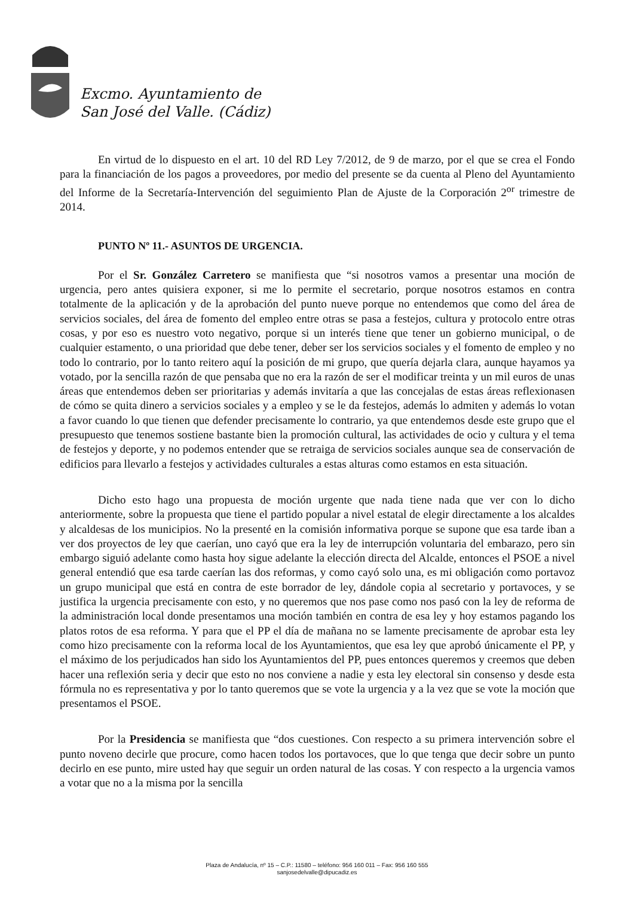Excmo. Ayuntamiento de
San José del Valle. (Cádiz)
En virtud de lo dispuesto en el art. 10 del RD Ley 7/2012, de 9 de marzo, por el que se crea el Fondo para la financiación de los pagos a proveedores, por medio del presente se da cuenta al Pleno del Ayuntamiento del Informe de la Secretaría-Intervención del seguimiento Plan de Ajuste de la Corporación 2<sup>or</sup> trimestre de 2014.
PUNTO Nº 11.- ASUNTOS DE URGENCIA.
Por el Sr. González Carretero se manifiesta que “si nosotros vamos a presentar una moción de urgencia, pero antes quisiera exponer, si me lo permite el secretario, porque nosotros estamos en contra totalmente de la aplicación y de la aprobación del punto nueve porque no entendemos que como del área de servicios sociales, del área de fomento del empleo entre otras se pasa a festejos, cultura y protocolo entre otras cosas, y por eso es nuestro voto negativo, porque si un interés tiene que tener un gobierno municipal, o de cualquier estamento, o una prioridad que debe tener, deber ser los servicios sociales y el fomento de empleo y no todo lo contrario, por lo tanto reitero aquí la posición de mi grupo, que quería dejarla clara, aunque hayamos ya votado, por la sencilla razón de que pensaba que no era la razón de ser el modificar treinta y un mil euros de unas áreas que entendemos deben ser prioritarias y además invitaría a que las concejalas de estas áreas reflexionasen de cómo se quita dinero a servicios sociales y a empleo y se le da festejos, además lo admiten y además lo votan a favor cuando lo que tienen que defender precisamente lo contrario, ya que entendemos desde este grupo que el presupuesto que tenemos sostiene bastante bien la promoción cultural, las actividades de ocio y cultura y el tema de festejos y deporte, y no podemos entender que se retraiga de servicios sociales aunque sea de conservación de edificios para llevarlo a festejos y actividades culturales a estas alturas como estamos en esta situación.
Dicho esto hago una propuesta de moción urgente que nada tiene nada que ver con lo dicho anteriormente, sobre la propuesta que tiene el partido popular a nivel estatal de elegir directamente a los alcaldes y alcaldesas de los municipios. No la presenté en la comisión informativa porque se supone que esa tarde iban a ver dos proyectos de ley que caerían, uno cayó que era la ley de interrupción voluntaria del embarazo, pero sin embargo siguió adelante como hasta hoy sigue adelante la elección directa del Alcalde, entonces el PSOE a nivel general entendió que esa tarde caerían las dos reformas, y como cayó solo una, es mi obligación como portavoz un grupo municipal que está en contra de este borrador de ley, dándole copia al secretario y portavoces, y se justifica la urgencia precisamente con esto, y no queremos que nos pase como nos pasó con la ley de reforma de la administración local donde presentamos una moción también en contra de esa ley y hoy estamos pagando los platos rotos de esa reforma. Y para que el PP el día de mañana no se lamente precisamente de aprobar esta ley como hizo precisamente con la reforma local de los Ayuntamientos, que esa ley que aprobó únicamente el PP, y el máximo de los perjudicados han sido los Ayuntamientos del PP, pues entonces queremos y creemos que deben hacer una reflexión seria y decir que esto no nos conviene a nadie y esta ley electoral sin consenso y desde esta fórmula no es representativa y por lo tanto queremos que se vote la urgencia y a la vez que se vote la moción que presentamos el PSOE.
Por la Presidencia se manifiesta que “dos cuestiones. Con respecto a su primera intervención sobre el punto noveno decirle que procure, como hacen todos los portavoces, que lo que tenga que decir sobre un punto decirlo en ese punto, mire usted hay que seguir un orden natural de las cosas. Y con respecto a la urgencia vamos a votar que no a la misma por la sencilla
Plaza de Andalucía, nº 15 – C.P.: 11580 – teléfono: 956 160 011 – Fax: 956 160 555
sanjosedelvalle@dipucadiz.es